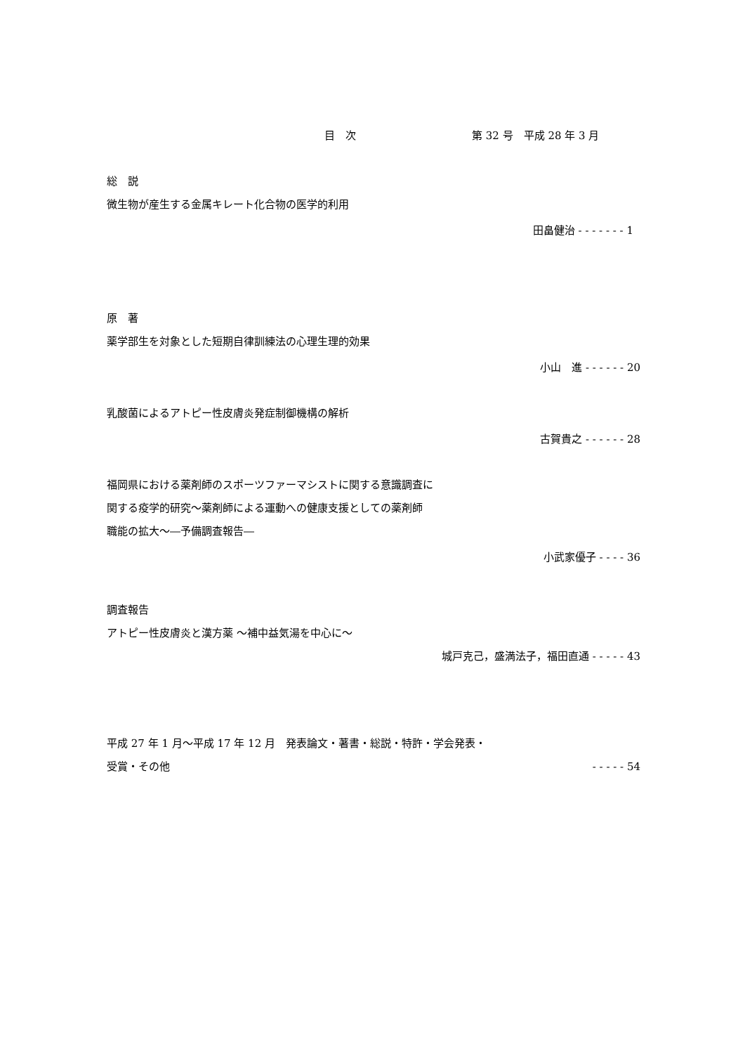目　次 第 32 号　平成 28 年 3 月
総　説
微生物が産生する金属キレート化合物の医学的利用
田畠健治 - - - - - - - 1
原　著
薬学部生を対象とした短期自律訓練法の心理生理的効果
小山　進 - - - - - - 20
乳酸菌によるアトピー性皮膚炎発症制御機構の解析
古賀貴之 - - - - - - 28
福岡県における薬剤師のスポーツファーマシストに関する意識調査に
関する疫学的研究～薬剤師による運動への健康支援としての薬剤師
職能の拡大～―予備調査報告―
小武家優子 - - - - 36
調査報告
アトピー性皮膚炎と漢方薬 ～補中益気湯を中心に～
城戸克己，盛満法子，福田直通 - - - - - 43
平成 27 年 1 月～平成 17 年 12 月　発表論文・著書・総説・特許・学会発表・
受賞・その他 - - - - - 54